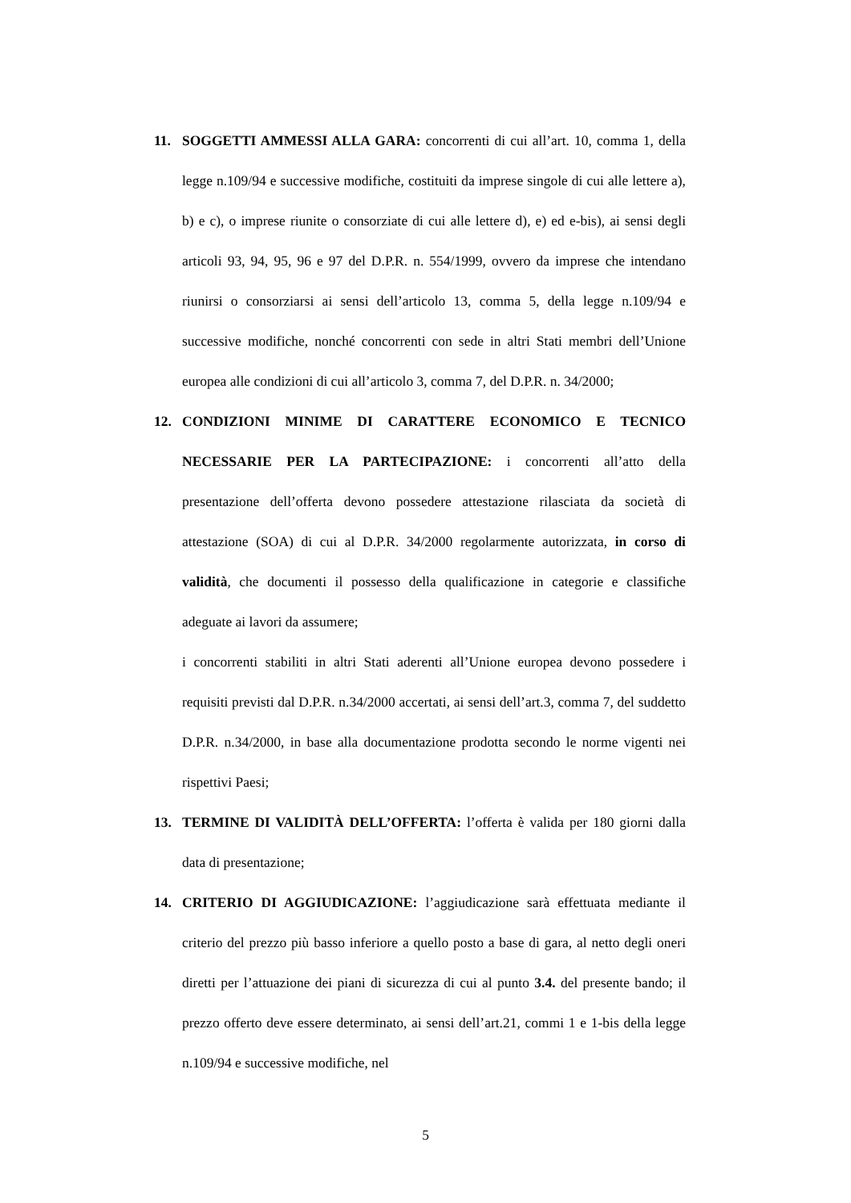11. SOGGETTI AMMESSI ALLA GARA: concorrenti di cui all’art. 10, comma 1, della legge n.109/94 e successive modifiche, costituiti da imprese singole di cui alle lettere a), b) e c), o imprese riunite o consorziate di cui alle lettere d), e) ed e-bis), ai sensi degli articoli 93, 94, 95, 96 e 97 del D.P.R. n. 554/1999, ovvero da imprese che intendano riunirsi o consorziarsi ai sensi dell’articolo 13, comma 5, della legge n.109/94 e successive modifiche, nonché concorrenti con sede in altri Stati membri dell’Unione europea alle condizioni di cui all’articolo 3, comma 7, del D.P.R. n. 34/2000;
12. CONDIZIONI MINIME DI CARATTERE ECONOMICO E TECNICO NECESSARIE PER LA PARTECIPAZIONE: i concorrenti all’atto della presentazione dell’offerta devono possedere attestazione rilasciata da società di attestazione (SOA) di cui al D.P.R. 34/2000 regolarmente autorizzata, in corso di validità, che documenti il possesso della qualificazione in categorie e classifiche adeguate ai lavori da assumere;
i concorrenti stabiliti in altri Stati aderenti all’Unione europea devono possedere i requisiti previsti dal D.P.R. n.34/2000 accertati, ai sensi dell’art.3, comma 7, del suddetto D.P.R. n.34/2000, in base alla documentazione prodotta secondo le norme vigenti nei rispettivi Paesi;
13. TERMINE DI VALIDITÀ DELL’OFFERTA: l’offerta è valida per 180 giorni dalla data di presentazione;
14. CRITERIO DI AGGIUDICAZIONE: l’aggiudicazione sarà effettuata mediante il criterio del prezzo più basso inferiore a quello posto a base di gara, al netto degli oneri diretti per l’attuazione dei piani di sicurezza di cui al punto 3.4. del presente bando; il prezzo offerto deve essere determinato, ai sensi dell’art.21, commi 1 e 1-bis della legge n.109/94 e successive modifiche, nel
5